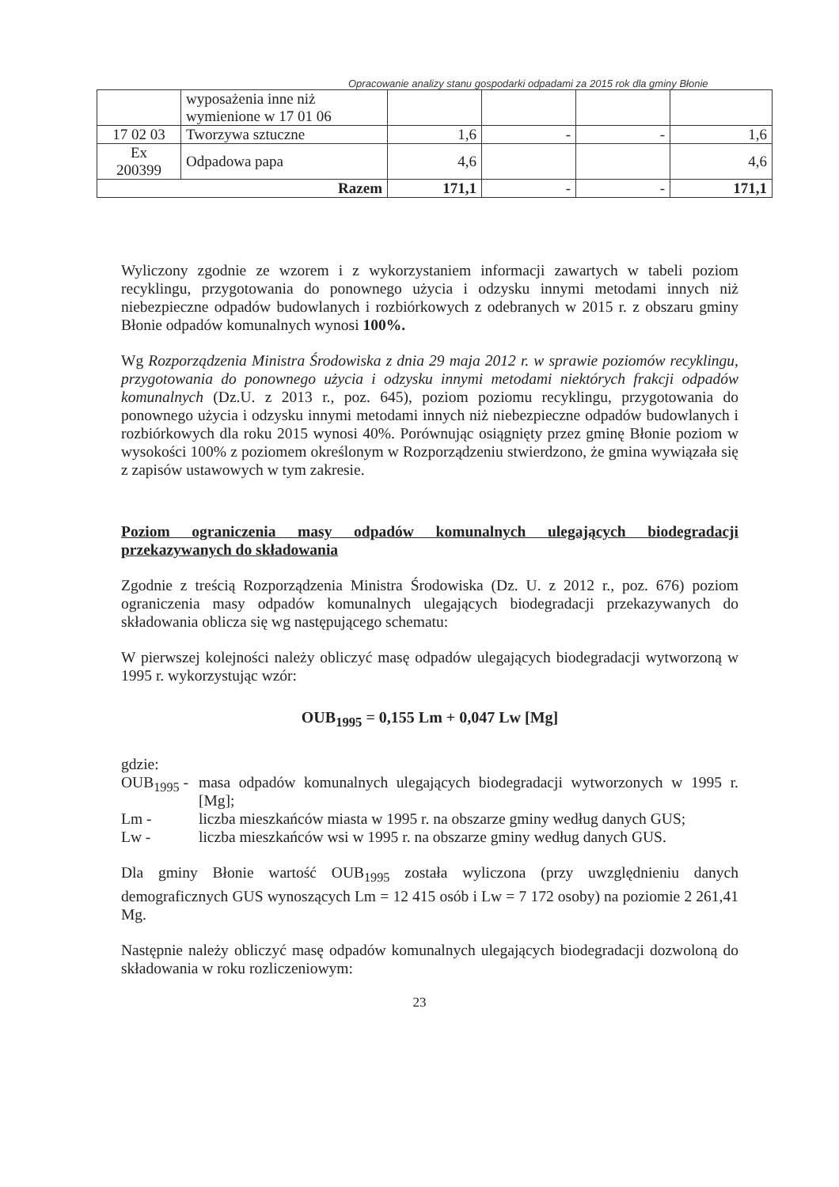Opracowanie analizy stanu gospodarki odpadami za 2015 rok dla gminy Błonie
| | wyposażenia inne niż wymienione w 17 01 06 | | | | |
| 17 02 03 | Tworzywa sztuczne | 1,6 | - | - | 1,6 |
| Ex 200399 | Odpadowa papa | 4,6 | | | 4,6 |
| Razem | | 171,1 | - | - | 171,1 |
Wyliczony zgodnie ze wzorem i z wykorzystaniem informacji zawartych w tabeli poziom recyklingu, przygotowania do ponownego użycia i odzysku innymi metodami innych niż niebezpieczne odpadów budowlanych i rozbiórkowych z odebranych w 2015 r. z obszaru gminy Błonie odpadów komunalnych wynosi 100%.
Wg Rozporządzenia Ministra Środowiska z dnia 29 maja 2012 r. w sprawie poziomów recyklingu, przygotowania do ponownego użycia i odzysku innymi metodami niektórych frakcji odpadów komunalnych (Dz.U. z 2013 r., poz. 645), poziom poziomu recyklingu, przygotowania do ponownego użycia i odzysku innymi metodami innych niż niebezpieczne odpadów budowlanych i rozbiórkowych dla roku 2015 wynosi 40%. Porównując osiągnięty przez gminę Błonie poziom w wysokości 100% z poziomem określonym w Rozporządzeniu stwierdzono, że gmina wywiązała się z zapisów ustawowych w tym zakresie.
Poziom ograniczenia masy odpadów komunalnych ulegających biodegradacji przekazywanych do składowania
Zgodnie z treścią Rozporządzenia Ministra Środowiska (Dz. U. z 2012 r., poz. 676) poziom ograniczenia masy odpadów komunalnych ulegających biodegradacji przekazywanych do składowania oblicza się wg następującego schematu:
W pierwszej kolejności należy obliczyć masę odpadów ulegających biodegradacji wytworzoną w 1995 r. wykorzystując wzór:
OUB<sub>1995</sub> = 0,155 Lm + 0,047 Lw [Mg]
gdzie:
OUB<sub>1995</sub> -
masa odpadów komunalnych ulegających biodegradacji wytworzonych w 1995 r. [Mg];
Lm -
liczba mieszkańców miasta w 1995 r. na obszarze gminy według danych GUS;
Lw -
liczba mieszkańców wsi w 1995 r. na obszarze gminy według danych GUS.
Dla gminy Błonie wartość OUB<sub>1995</sub> została wyliczona (przy uwzględnieniu danych demograficznych GUS wynoszących Lm = 12 415 osób i Lw = 7 172 osoby) na poziomie 2 261,41 Mg.
Następnie należy obliczyć masę odpadów komunalnych ulegających biodegradacji dozwoloną do składowania w roku rozliczeniowym:
23